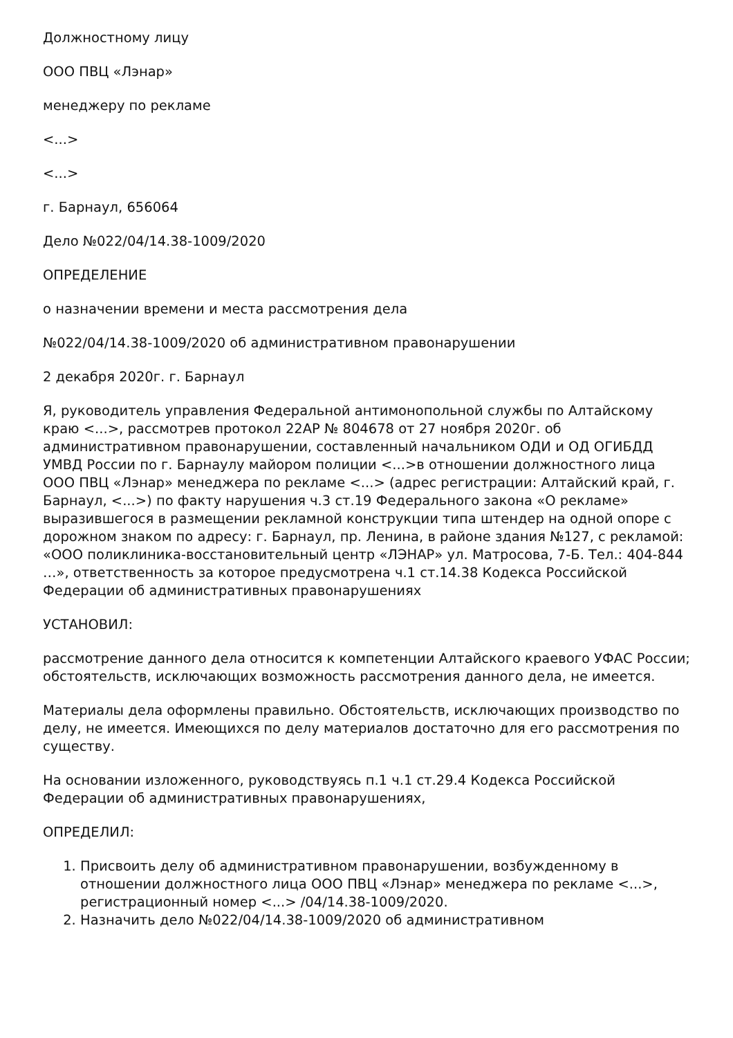Должностному лицу
ООО ПВЦ «Лэнар»
менеджеру по рекламе
<...>
<...>
г. Барнаул, 656064
Дело №022/04/14.38-1009/2020
ОПРЕДЕЛЕНИЕ
о назначении времени и места рассмотрения дела
№022/04/14.38-1009/2020 об административном правонарушении
2 декабря 2020г. г. Барнаул
Я, руководитель управления Федеральной антимонопольной службы по Алтайскому краю <...>, рассмотрев протокол 22АР № 804678 от 27 ноября 2020г. об административном правонарушении, составленный начальником ОДИ и ОД ОГИБДД УМВД России по г. Барнаулу майором полиции <...>в отношении должностного лица ООО ПВЦ «Лэнар» менеджера по рекламе <...> (адрес регистрации: Алтайский край, г. Барнаул, <...>) по факту нарушения ч.3 ст.19 Федерального закона «О рекламе» выразившегося в размещении рекламной конструкции типа штендер на одной опоре с дорожном знаком по адресу: г. Барнаул, пр. Ленина, в районе здания №127, с рекламой: «ООО поликлиника-восстановительный центр «ЛЭНАР» ул. Матросова, 7-Б. Тел.: 404-844 …», ответственность за которое предусмотрена ч.1 ст.14.38 Кодекса Российской Федерации об административных правонарушениях
УСТАНОВИЛ:
рассмотрение данного дела относится к компетенции Алтайского краевого УФАС России; обстоятельств, исключающих возможность рассмотрения данного дела, не имеется.
Материалы дела оформлены правильно. Обстоятельств, исключающих производство по делу, не имеется. Имеющихся по делу материалов достаточно для его рассмотрения по существу.
На основании изложенного, руководствуясь п.1 ч.1 ст.29.4 Кодекса Российской Федерации об административных правонарушениях,
ОПРЕДЕЛИЛ:
1. Присвоить делу об административном правонарушении, возбужденному в отношении должностного лица ООО ПВЦ «Лэнар» менеджера по рекламе <...>, регистрационный номер <...> /04/14.38-1009/2020.
2. Назначить дело №022/04/14.38-1009/2020 об административном